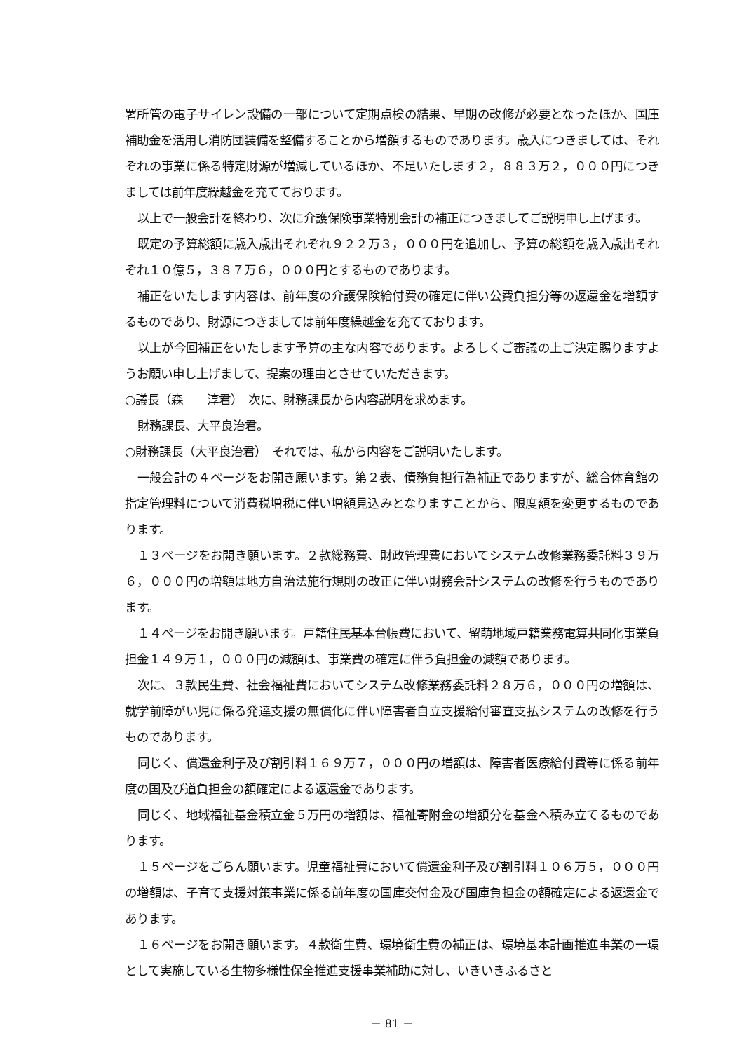署所管の電子サイレン設備の一部について定期点検の結果、早期の改修が必要となったほか、国庫補助金を活用し消防団装備を整備することから増額するものであります。歳入につきましては、それぞれの事業に係る特定財源が増減しているほか、不足いたします２，８８３万２，０００円につきましては前年度繰越金を充てております。
以上で一般会計を終わり、次に介護保険事業特別会計の補正につきましてご説明申し上げます。
既定の予算総額に歳入歳出それぞれ９２２万３，０００円を追加し、予算の総額を歳入歳出それぞれ１０億５，３８７万６，０００円とするものであります。
補正をいたします内容は、前年度の介護保険給付費の確定に伴い公費負担分等の返還金を増額するものであり、財源につきましては前年度繰越金を充てております。
以上が今回補正をいたします予算の主な内容であります。よろしくご審議の上ご決定賜りますようお願い申し上げまして、提案の理由とさせていただきます。
○議長（森　　淳君）　次に、財務課長から内容説明を求めます。
財務課長、大平良治君。
○財務課長（大平良治君）　それでは、私から内容をご説明いたします。
一般会計の４ページをお開き願います。第２表、債務負担行為補正でありますが、総合体育館の指定管理料について消費税増税に伴い増額見込みとなりますことから、限度額を変更するものであります。
１３ページをお開き願います。２款総務費、財政管理費においてシステム改修業務委託料３９万６，０００円の増額は地方自治法施行規則の改正に伴い財務会計システムの改修を行うものであります。
１４ページをお開き願います。戸籍住民基本台帳費において、留萌地域戸籍業務電算共同化事業負担金１４９万１，０００円の減額は、事業費の確定に伴う負担金の減額であります。
次に、３款民生費、社会福祉費においてシステム改修業務委託料２８万６，０００円の増額は、就学前障がい児に係る発達支援の無償化に伴い障害者自立支援給付審査支払システムの改修を行うものであります。
同じく、償還金利子及び割引料１６９万７，０００円の増額は、障害者医療給付費等に係る前年度の国及び道負担金の額確定による返還金であります。
同じく、地域福祉基金積立金５万円の増額は、福祉寄附金の増額分を基金へ積み立てるものであります。
１５ページをごらん願います。児童福祉費において償還金利子及び割引料１０６万５，０００円の増額は、子育て支援対策事業に係る前年度の国庫交付金及び国庫負担金の額確定による返還金であります。
１６ページをお開き願います。４款衛生費、環境衛生費の補正は、環境基本計画推進事業の一環として実施している生物多様性保全推進支援事業補助に対し、いきいきふるさと
－ 81 －